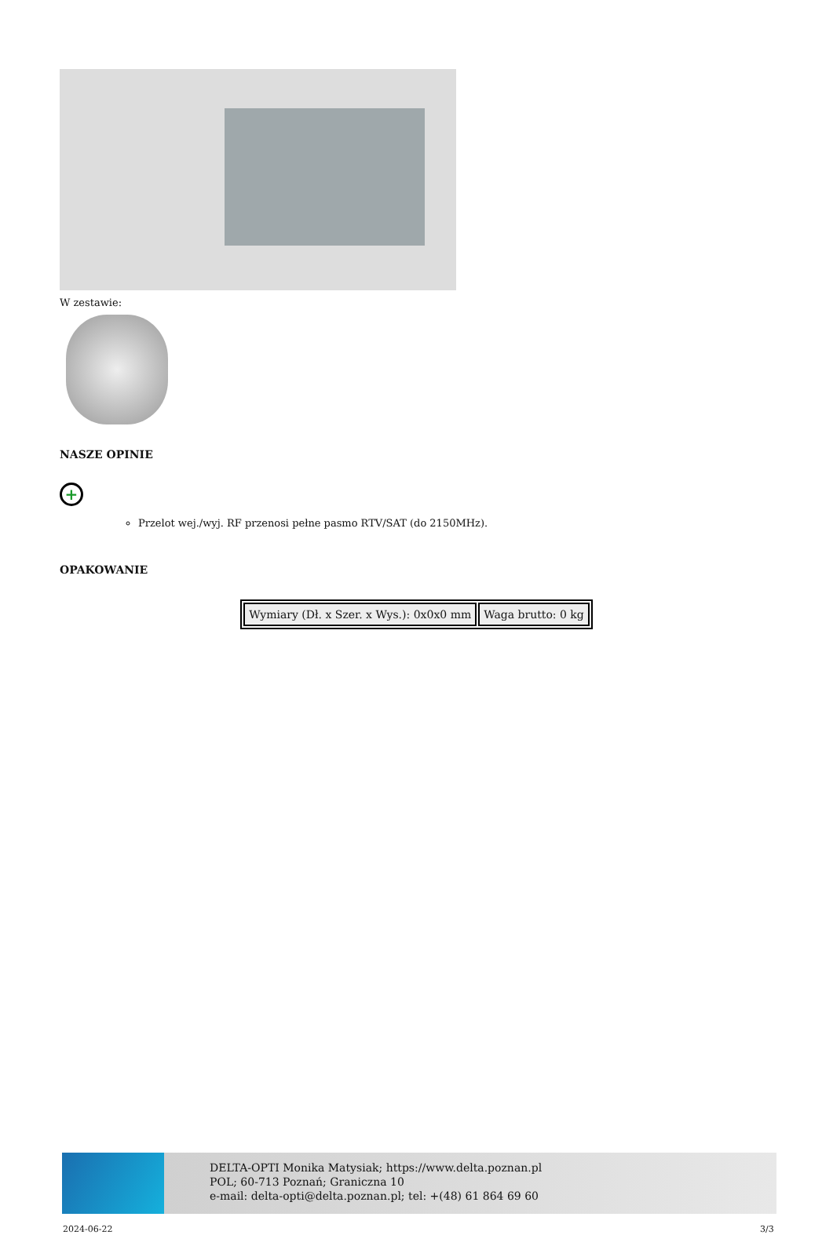W zestawie:
NASZE OPINIE
+
Przelot wej./wyj. RF przenosi pełne pasmo RTV/SAT (do 2150MHz).
OPAKOWANIE
| Wymiary (Dł. x Szer. x Wys.): 0x0x0 mm | Waga brutto: 0 kg |
DELTA-OPTI Monika Matysiak; https://www.delta.poznan.pl
POL; 60-713 Poznań; Graniczna 10
e-mail: delta-opti@delta.poznan.pl; tel: +(48) 61 864 69 60
2024-06-22 3/3